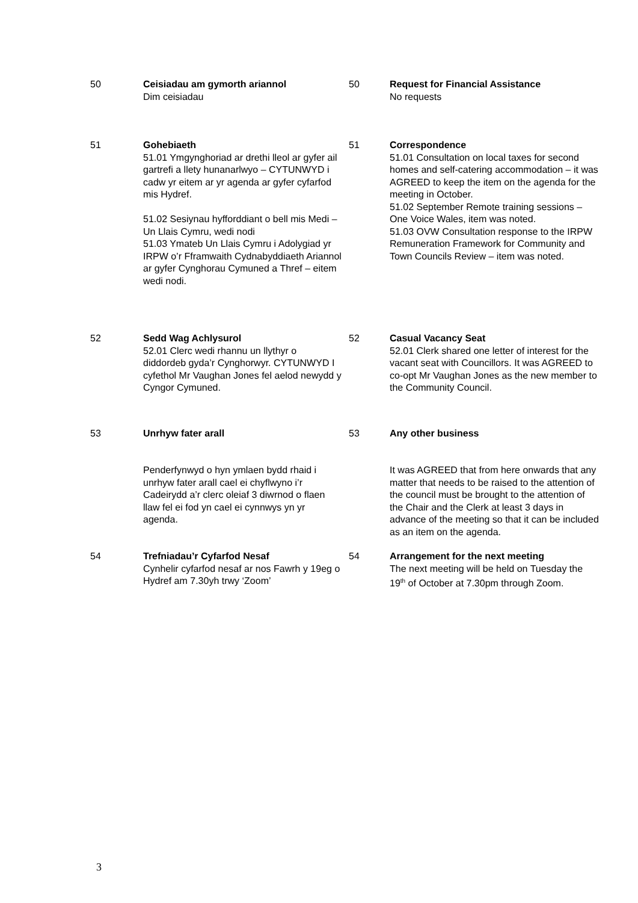| 50 | Ceisiadau am gymorth ariannol Dim ceisiadau | 50 | Request for Financial Assistance No requests |
| 51 | Gohebiaeth 51.01 Ymgynghoriad ar drethi lleol ar gyfer ail gartrefi a llety hunanarlwyo – CYTUNWYD i cadw yr eitem ar yr agenda ar gyfer cyfarfod mis Hydref. 51.02 Sesiynau hyfforddiant o bell mis Medi – Un Llais Cymru, wedi nodi 51.03 Ymateb Un Llais Cymru i Adolygiad yr IRPW o’r Fframwaith Cydnabyddiaeth Ariannol ar gyfer Cynghorau Cymuned a Thref – eitem wedi nodi. | 51 | Correspondence 51.01 Consultation on local taxes for second homes and self-catering accommodation – it was AGREED to keep the item on the agenda for the meeting in October. 51.02 September Remote training sessions – One Voice Wales, item was noted. 51.03 OVW Consultation response to the IRPW Remuneration Framework for Community and Town Councils Review – item was noted. |
| 52 | Sedd Wag Achlysurol 52.01 Clerc wedi rhannu un llythyr o diddordeb gyda’r Cynghorwyr. CYTUNWYD I cyfethol Mr Vaughan Jones fel aelod newydd y Cyngor Cymuned. | 52 | Casual Vacancy Seat 52.01 Clerk shared one letter of interest for the vacant seat with Councillors. It was AGREED to co-opt Mr Vaughan Jones as the new member to the Community Council. |
| 53 | Unrhyw fater arall Penderfynwyd o hyn ymlaen bydd rhaid i unrhyw fater arall cael ei chyflwyno i’r Cadeirydd a’r clerc oleiaf 3 diwrnod o flaen llaw fel ei fod yn cael ei cynnwys yn yr agenda. | 53 | Any other business It was AGREED that from here onwards that any matter that needs to be raised to the attention of the council must be brought to the attention of the Chair and the Clerk at least 3 days in advance of the meeting so that it can be included as an item on the agenda. |
| 54 | Trefniadau’r Cyfarfod Nesaf Cynhelir cyfarfod nesaf ar nos Fawrh y 19eg o Hydref am 7.30yh trwy ‘Zoom’ | 54 | Arrangement for the next meeting The next meeting will be held on Tuesday the 19<sup>th</sup> of October at 7.30pm through Zoom. |
3